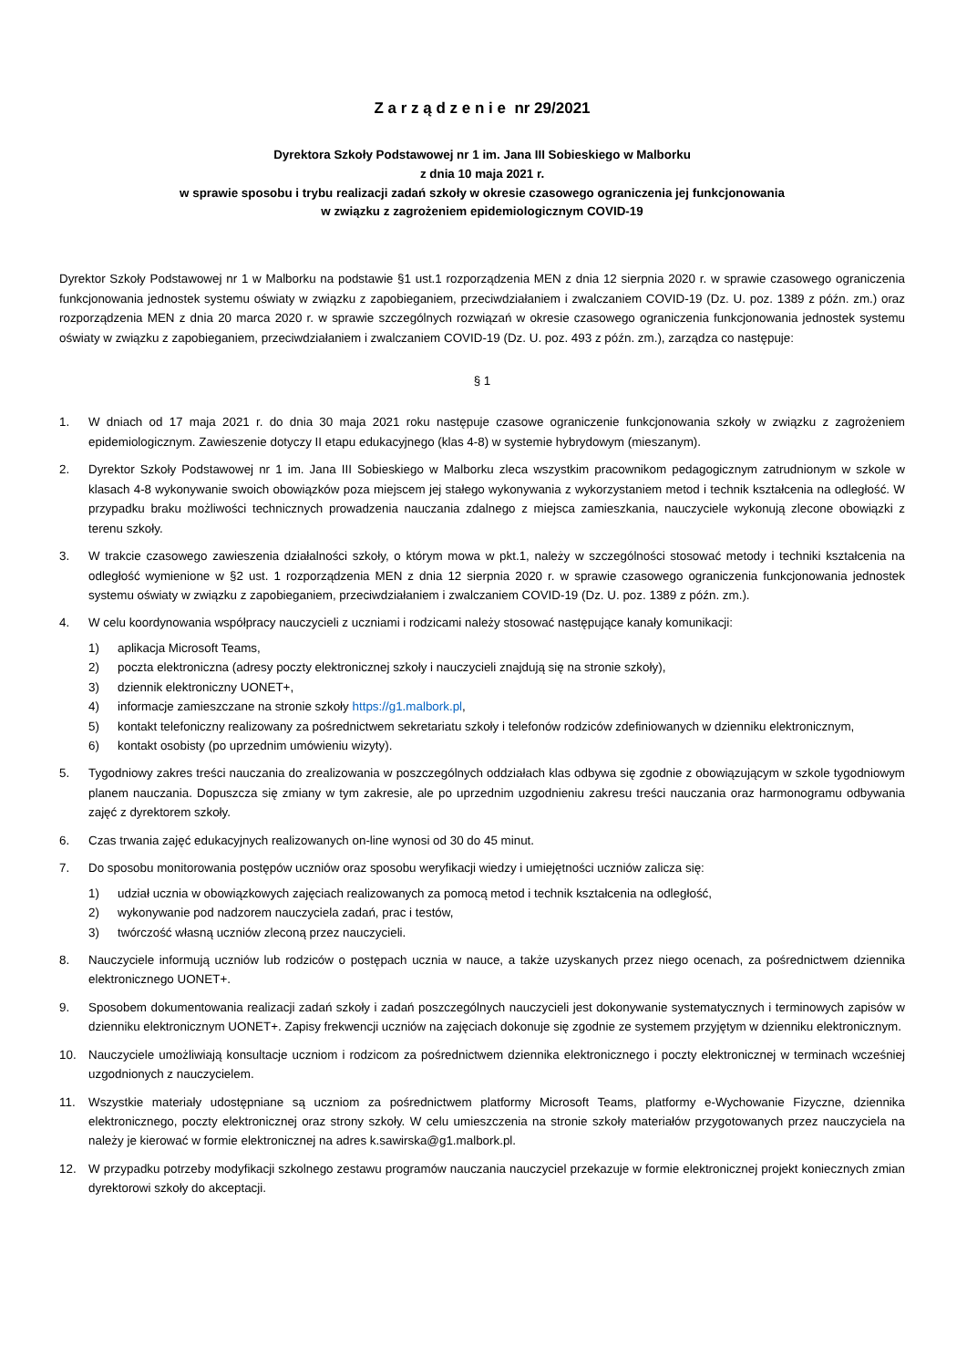Z a r z ą d z e n i e nr 29/2021
Dyrektora Szkoły Podstawowej nr 1 im. Jana III Sobieskiego w Malborku
z dnia 10 maja 2021 r.
w sprawie sposobu i trybu realizacji zadań szkoły w okresie czasowego ograniczenia jej funkcjonowania
w związku z zagrożeniem epidemiologicznym COVID-19
Dyrektor Szkoły Podstawowej nr 1 w Malborku na podstawie §1 ust.1 rozporządzenia MEN z dnia 12 sierpnia 2020 r. w sprawie czasowego ograniczenia funkcjonowania jednostek systemu oświaty w związku z zapobieganiem, przeciwdziałaniem i zwalczaniem COVID-19 (Dz. U. poz. 1389 z późn. zm.) oraz rozporządzenia MEN z dnia 20 marca 2020 r. w sprawie szczególnych rozwiązań w okresie czasowego ograniczenia funkcjonowania jednostek systemu oświaty w związku z zapobieganiem, przeciwdziałaniem i zwalczaniem COVID-19 (Dz. U. poz. 493 z późn. zm.), zarządza co następuje:
§ 1
1. W dniach od 17 maja 2021 r. do dnia 30 maja 2021 roku następuje czasowe ograniczenie funkcjonowania szkoły w związku z zagrożeniem epidemiologicznym. Zawieszenie dotyczy II etapu edukacyjnego (klas 4-8) w systemie hybrydowym (mieszanym).
2. Dyrektor Szkoły Podstawowej nr 1 im. Jana III Sobieskiego w Malborku zleca wszystkim pracownikom pedagogicznym zatrudnionym w szkole w klasach 4-8 wykonywanie swoich obowiązków poza miejscem jej stałego wykonywania z wykorzystaniem metod i technik kształcenia na odległość. W przypadku braku możliwości technicznych prowadzenia nauczania zdalnego z miejsca zamieszkania, nauczyciele wykonują zlecone obowiązki z terenu szkoły.
3. W trakcie czasowego zawieszenia działalności szkoły, o którym mowa w pkt.1, należy w szczególności stosować metody i techniki kształcenia na odległość wymienione w §2 ust. 1 rozporządzenia MEN z dnia 12 sierpnia 2020 r. w sprawie czasowego ograniczenia funkcjonowania jednostek systemu oświaty w związku z zapobieganiem, przeciwdziałaniem i zwalczaniem COVID-19 (Dz. U. poz. 1389 z późn. zm.).
4. W celu koordynowania współpracy nauczycieli z uczniami i rodzicami należy stosować następujące kanały komunikacji:
1) aplikacja Microsoft Teams,
2) poczta elektroniczna (adresy poczty elektronicznej szkoły i nauczycieli znajdują się na stronie szkoły),
3) dziennik elektroniczny UONET+,
4) informacje zamieszczane na stronie szkoły https://g1.malbork.pl,
5) kontakt telefoniczny realizowany za pośrednictwem sekretariatu szkoły i telefonów rodziców zdefiniowanych w dzienniku elektronicznym,
6) kontakt osobisty (po uprzednim umówieniu wizyty).
5. Tygodniowy zakres treści nauczania do zrealizowania w poszczególnych oddziałach klas odbywa się zgodnie z obowiązującym w szkole tygodniowym planem nauczania. Dopuszcza się zmiany w tym zakresie, ale po uprzednim uzgodnieniu zakresu treści nauczania oraz harmonogramu odbywania zajęć z dyrektorem szkoły.
6. Czas trwania zajęć edukacyjnych realizowanych on-line wynosi od 30 do 45 minut.
7. Do sposobu monitorowania postępów uczniów oraz sposobu weryfikacji wiedzy i umiejętności uczniów zalicza się:
1) udział ucznia w obowiązkowych zajęciach realizowanych za pomocą metod i technik kształcenia na odległość,
2) wykonywanie pod nadzorem nauczyciela zadań, prac i testów,
3) twórczość własną uczniów zleconą przez nauczycieli.
8. Nauczyciele informują uczniów lub rodziców o postępach ucznia w nauce, a także uzyskanych przez niego ocenach, za pośrednictwem dziennika elektronicznego UONET+.
9. Sposobem dokumentowania realizacji zadań szkoły i zadań poszczególnych nauczycieli jest dokonywanie systematycznych i terminowych zapisów w dzienniku elektronicznym UONET+. Zapisy frekwencji uczniów na zajęciach dokonuje się zgodnie ze systemem przyjętym w dzienniku elektronicznym.
10. Nauczyciele umożliwiają konsultacje uczniom i rodzicom za pośrednictwem dziennika elektronicznego i poczty elektronicznej w terminach wcześniej uzgodnionych z nauczycielem.
11. Wszystkie materiały udostępniane są uczniom za pośrednictwem platformy Microsoft Teams, platformy e-Wychowanie Fizyczne, dziennika elektronicznego, poczty elektronicznej oraz strony szkoły. W celu umieszczenia na stronie szkoły materiałów przygotowanych przez nauczyciela na należy je kierować w formie elektronicznej na adres k.sawirska@g1.malbork.pl.
12. W przypadku potrzeby modyfikacji szkolnego zestawu programów nauczania nauczyciel przekazuje w formie elektronicznej projekt koniecznych zmian dyrektorowi szkoły do akceptacji.